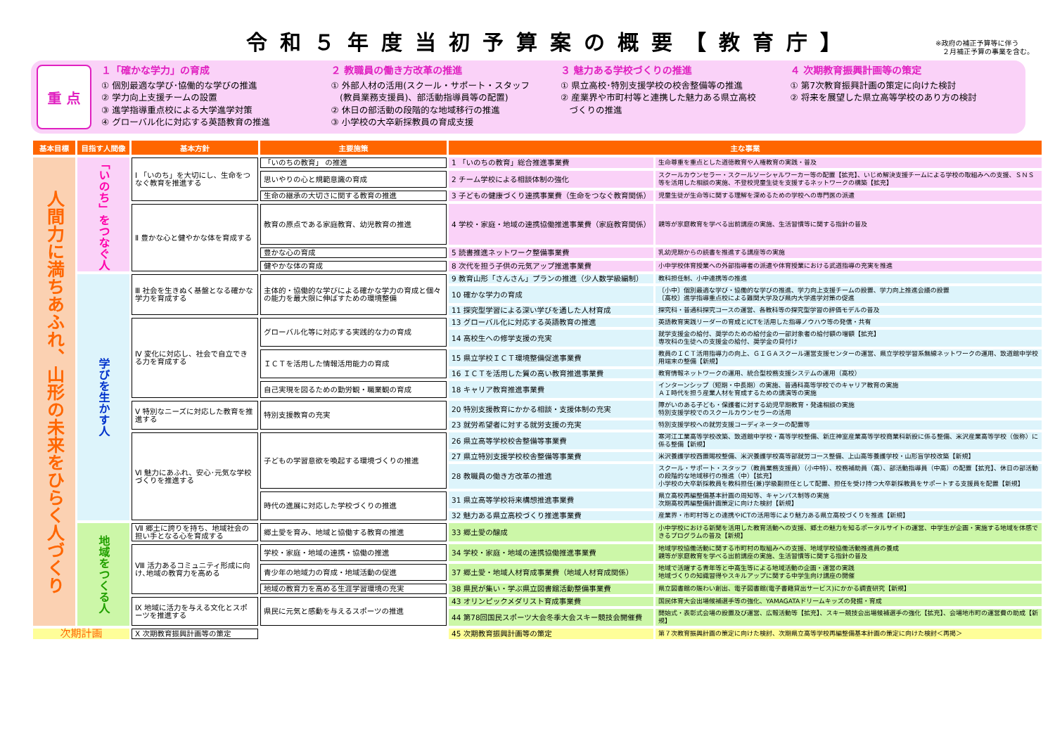令和５年度当初予算案の概要【教育庁】
※政府の補正予算等に伴う
　２月補正予算の事業を含む。
重 点
１「確かな学力」の育成
① 個別最適な学び･協働的な学びの推進
② 学力向上支援チームの設置
③ 進学指導重点校による大学進学対策
④ グローバル化に対応する英語教育の推進
２ 教職員の働き方改革の推進
① 外部人材の活用(スクール・サポート・スタッフ
　(教員業務支援員)、部活動指導員等の配置)
② 休日の部活動の段階的な地域移行の推進
③ 小学校の大卒新採教員の育成支援
３ 魅力ある学校づくりの推進
① 県立高校･特別支援学校の校舎整備等の推進
② 産業界や市町村等と連携した魅力ある県立高校
　づくりの推進
４ 次期教育振興計画等の策定
① 第7次教育振興計画の策定に向けた検討
② 将来を展望した県立高等学校のあり方の検討
| 基本目標 | 目指す人間像 | 基本方針 | 主要施策 | 主な事業 | |
| --- | --- | --- | --- | --- | --- |
| 人間力に満ちあふれ、山形の未来をひらく人づくり | 「いのち」をつなぐ人 | Ⅰ 「いのち」を大切にし、生命をつなぐ教育を推進する | 「いのちの教育」 の推進 | 1 「いのちの教育」総合推進事業費 | 生命尊重を重点とした道徳教育や人権教育の実践・普及 |
| | | | 思いやりの心と規範意識の育成 | 2 チーム学校による相談体制の強化 | スクールカウンセラー・スクールソーシャルワーカー等の配置【拡充】、いじめ解決支援チームによる学校の取組みへの支援、ＳＮＳ等を活用した相談の実施、不登校児童生徒を支援するネットワークの構築【拡充】 |
| | | | 生命の継承の大切さに関する教育の推進 | 3 子どもの健康づくり連携事業費（生命をつなぐ教育関係） | 児童生徒が生命等に関する理解を深めるための学校への専門医の派遣 |
| | | Ⅱ 豊かな心と健やかな体を育成する | 教育の原点である家庭教育、幼児教育の推進 | 4 学校・家庭・地域の連携協働推進事業費（家庭教育関係） | 親等が家庭教育を学べる出前講座の実施、生活習慣等に関する指針の普及 |
| | | | 豊かな心の育成 | 5 読書推進ネットワーク整備事業費 | 乳幼児期からの読書を推進する講座等の実施 |
| | | | 健やかな体の育成 | 8 次代を担う子供の元気アップ推進事業費 | 小中学校体育授業への外部指導者の派遣や体育授業における武道指導の充実を推進 |
| | 学びを生かす人 | Ⅲ 社会を生きぬく基盤となる確かな学力を育成する | 主体的・協働的な学びによる確かな学力の育成と個々の能力を最大限に伸ばすための環境整備 | 9 教育山形「さんさん」プランの推進（少人数学級編制） | 教科担任制、小中連携等の推進 |
| | | | | 10 確かな学力の育成 | 〔小中〕個別最適な学び・協働的な学びの推進、学力向上支援チームの設置、学力向上推進会議の設置 〔高校〕進学指導重点校による難関大学及び県内大学進学対策の促進 |
| | | | | 11 探究型学習による深い学びを通した人材育成 | 探究科・普通科探究コースの運営、各教科等の探究型学習の評価モデルの普及 |
| | | Ⅳ 変化に対応し、社会で自立できる力を育成する | グローバル化等に対応する実践的な力の育成 | 13 グローバル化に対応する英語教育の推進 | 英語教育実践リーダーの育成とICTを活用した指導ノウハウ等の発信・共有 |
| | | | | 14 高校生への修学支援の充実 | 就学支援金の給付、奨学のための給付金の一部対象者の給付額の増額【拡充】 専攻科の生徒への支援金の給付、奨学金の貸付け |
| | | | ＩＣＴを活用した情報活用能力の育成 | 15 県立学校ＩＣＴ環境整備促進事業費 | 教員のＩＣＴ活用指導力の向上、ＧＩＧＡスクール運営支援センターの運営、県立学校学習系無線ネットワークの運用、致道館中学校用端末の整備【新規】 |
| | | | | 16 ＩＣＴを活用した質の高い教育推進事業費 | 教育情報ネットワークの運用、統合型校務支援システムの運用（高校） |
| | | | 自己実現を図るための勤労観・職業観の育成 | 18 キャリア教育推進事業費 | インターンシップ（短期・中長期）の実施、普通科高等学校でのキャリア教育の実施 ＡＩ時代を担う産業人材を育成するための講演等の実施 |
| | | Ⅴ 特別なニーズに対応した教育を推進する | 特別支援教育の充実 | 20 特別支援教育にかかる相談・支援体制の充実 | 障がいのある子ども・保護者に対する幼児早期教育・発達相談の実施 特別支援学校でのスクールカウンセラーの活用 |
| | | | | 23 就労希望者に対する就労支援の充実 | 特別支援学校への就労支援コーディネーターの配置等 |
| | | Ⅵ 魅力にあふれ、安心･元気な学校づくりを推進する | 子どもの学習意欲を喚起する環境づくりの推進 | 26 県立高等学校校舎整備等事業費 | 寒河江工業高等学校改築、致道館中学校・高等学校整備、新庄神室産業高等学校商業科新設に係る整備、米沢産業高等学校（仮称）に係る整備【新規】 |
| | | | | 27 県立特別支援学校校舎整備等事業費 | 米沢養護学校西置賜校整備、米沢養護学校高等部就労コース整備、上山高等養護学校・山形盲学校改築【新規】 |
| | | | | 28 教職員の働き方改革の推進 | スクール・サポート・スタッフ（教員業務支援員）（小中特）、校務補助員（高）、部活動指導員（中高）の配置【拡充】、休日の部活動の段階的な地域移行の推進（中）【拡充】 小学校の大卒新採教員を教科担任(兼)学級副担任として配置、担任を受け持つ大卒新採教員をサポートする支援員を配置【新規】 |
| | | | 時代の進展に対応した学校づくりの推進 | 31 県立高等学校将来構想推進事業費 | 県立高校再編整備基本計画の周知等、キャンパス制等の実施 次期高校再編整備計画策定に向けた検討【新規】 |
| | | | | 32 魅力ある県立高校づくり推進事業費 | 産業界・市町村等との連携やICTの活用等により魅力ある県立高校づくりを推進【新規】 |
| | 地域をつくる人 | Ⅶ 郷土に誇りを持ち、地域社会の担い手となる心を育成する | 郷土愛を育み、地域と協働する教育の推進 | 33 郷土愛の醸成 | 小中学校における新聞を活用した教育活動への支援、郷土の魅力を知るポータルサイトの運営、中学生が企画・実施する地域を体感できるプログラムの普及【新規】 |
| | | Ⅷ 活力あるコミュニティ形成に向け､地域の教育力を高める | 学校・家庭・地域の連携・協働の推進 | 34 学校・家庭・地域の連携協働推進事業費 | 地域学校協働活動に関する市町村の取組みへの支援、地域学校協働活動推進員の養成 親等が家庭教育を学べる出前講座の実施、生活習慣等に関する指針の普及 |
| | | | 青少年の地域力の育成・地域活動の促進 | 37 郷土愛・地域人材育成事業費（地域人材育成関係） | 地域で活躍する青年等と中高生等による地域活動の企画・運営の実践 地域づくりの知識習得やスキルアップに関する中学生向け講座の開催 |
| | | | 地域の教育力を高める生涯学習環境の充実 | 38 県民が集い・学ぶ県立図書館活動整備事業費 | 県立図書館の賑わい創出、電子図書館(電子書籍貸出サービス)にかかる調査研究【新規】 |
| | | Ⅸ 地域に活力を与える文化とスポーツを推進する | 県民に元気と感動を与えるスポーツの推進 | 43 オリンピックメダリスト育成事業費 | 国民体育大会出場候補選手等の強化、YAMAGATAドリームキッズの発掘・育成 |
| | | | | 44 第78回国民スポーツ大会冬季大会スキー競技会開催費 | 開始式・表彰式会場の設置及び運営、広報活動等【拡充】、スキー競技会出場候補選手の強化【拡充】、会場地市町の運営費の助成【新規】 |
| 次期計画 | | Ⅹ 次期教育振興計画等の策定 | | 45 次期教育振興計画等の策定 | 第７次教育振興計画の策定に向けた検討、次期県立高等学校再編整備基本計画の策定に向けた検討＜再掲＞ |